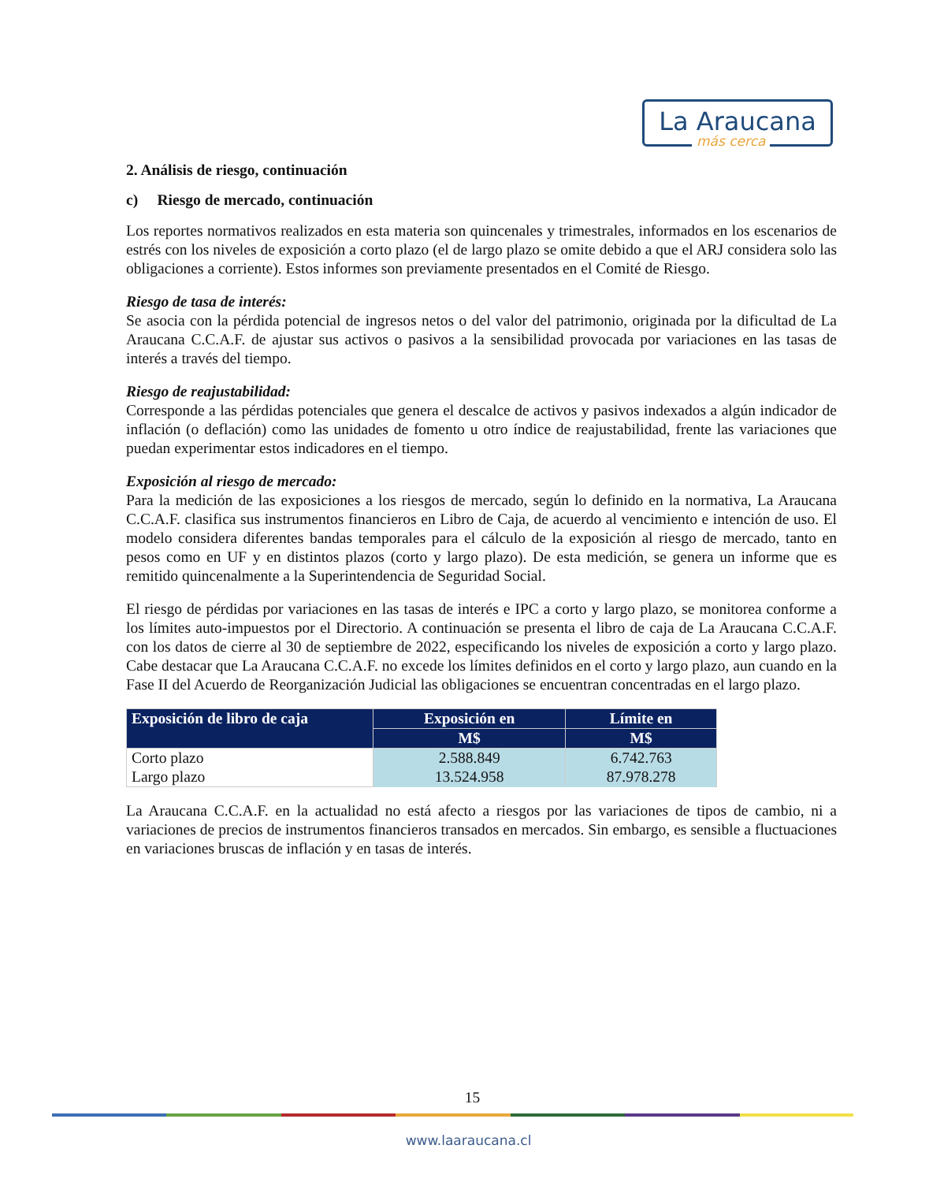La Araucana
más cerca
2. Análisis de riesgo, continuación
c) Riesgo de mercado, continuación
Los reportes normativos realizados en esta materia son quincenales y trimestrales, informados en los escenarios de estrés con los niveles de exposición a corto plazo (el de largo plazo se omite debido a que el ARJ considera solo las obligaciones a corriente). Estos informes son previamente presentados en el Comité de Riesgo.
Riesgo de tasa de interés:
Se asocia con la pérdida potencial de ingresos netos o del valor del patrimonio, originada por la dificultad de La Araucana C.C.A.F. de ajustar sus activos o pasivos a la sensibilidad provocada por variaciones en las tasas de interés a través del tiempo.
Riesgo de reajustabilidad:
Corresponde a las pérdidas potenciales que genera el descalce de activos y pasivos indexados a algún indicador de inflación (o deflación) como las unidades de fomento u otro índice de reajustabilidad, frente las variaciones que puedan experimentar estos indicadores en el tiempo.
Exposición al riesgo de mercado:
Para la medición de las exposiciones a los riesgos de mercado, según lo definido en la normativa, La Araucana C.C.A.F. clasifica sus instrumentos financieros en Libro de Caja, de acuerdo al vencimiento e intención de uso. El modelo considera diferentes bandas temporales para el cálculo de la exposición al riesgo de mercado, tanto en pesos como en UF y en distintos plazos (corto y largo plazo). De esta medición, se genera un informe que es remitido quincenalmente a la Superintendencia de Seguridad Social.
El riesgo de pérdidas por variaciones en las tasas de interés e IPC a corto y largo plazo, se monitorea conforme a los límites auto-impuestos por el Directorio. A continuación se presenta el libro de caja de La Araucana C.C.A.F. con los datos de cierre al 30 de septiembre de 2022, especificando los niveles de exposición a corto y largo plazo. Cabe destacar que La Araucana C.C.A.F. no excede los límites definidos en el corto y largo plazo, aun cuando en la Fase II del Acuerdo de Reorganización Judicial las obligaciones se encuentran concentradas en el largo plazo.
| Exposición de libro de caja | Exposición en | Límite en |
| --- | --- | --- |
| | M$ | M$ |
| Corto plazo | 2.588.849 | 6.742.763 |
| Largo plazo | 13.524.958 | 87.978.278 |
La Araucana C.C.A.F. en la actualidad no está afecto a riesgos por las variaciones de tipos de cambio, ni a variaciones de precios de instrumentos financieros transados en mercados. Sin embargo, es sensible a fluctuaciones en variaciones bruscas de inflación y en tasas de interés.
15
www.laaraucana.cl